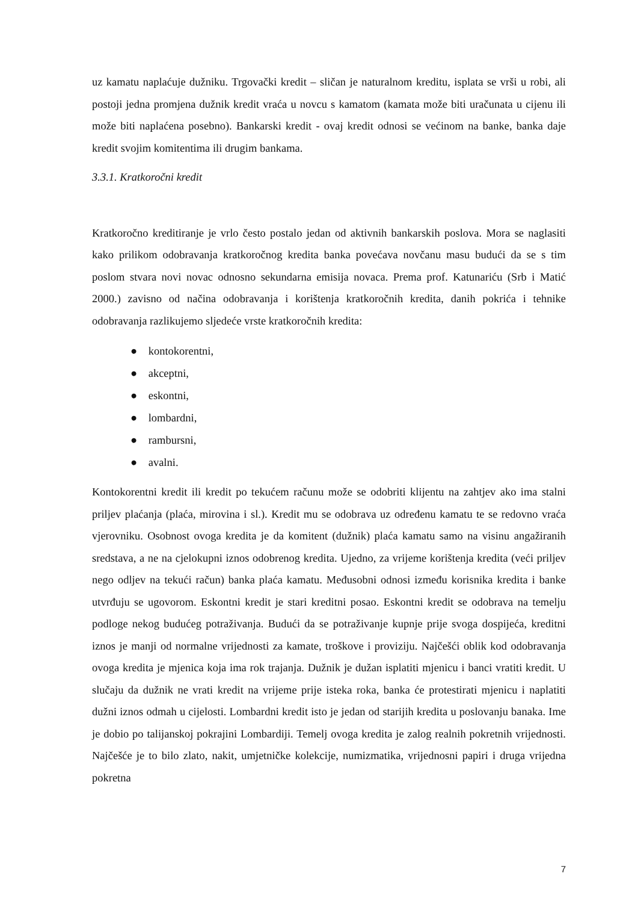uz kamatu naplaćuje dužniku. Trgovački kredit – sličan je naturalnom kreditu, isplata se vrši u robi, ali postoji jedna promjena dužnik kredit vraća u novcu s kamatom (kamata može biti uračunata u cijenu ili može biti naplaćena posebno). Bankarski kredit - ovaj kredit odnosi se većinom na banke, banka daje kredit svojim komitentima ili drugim bankama.
3.3.1. Kratkoročni kredit
Kratkoročno kreditiranje je vrlo često postalo jedan od aktivnih bankarskih poslova. Mora se naglasiti kako prilikom odobravanja kratkoročnog kredita banka povećava novčanu masu budući da se s tim poslom stvara novi novac odnosno sekundarna emisija novaca. Prema prof. Katunariću (Srb i Matić 2000.) zavisno od načina odobravanja i korištenja kratkoročnih kredita, danih pokrića i tehnike odobravanja razlikujemo sljedeće vrste kratkoročnih kredita:
● kontokorentni,
● akceptni,
● eskontni,
● lombardni,
● rambursni,
● avalni.
Kontokorentni kredit ili kredit po tekućem računu može se odobriti klijentu na zahtjev ako ima stalni priljev plaćanja (plaća, mirovina i sl.). Kredit mu se odobrava uz određenu kamatu te se redovno vraća vjerovniku. Osobnost ovoga kredita je da komitent (dužnik) plaća kamatu samo na visinu angažiranih sredstava, a ne na cjelokupni iznos odobrenog kredita. Ujedno, za vrijeme korištenja kredita (veći priljev nego odljev na tekući račun) banka plaća kamatu. Međusobni odnosi između korisnika kredita i banke utvrđuju se ugovorom. Eskontni kredit je stari kreditni posao. Eskontni kredit se odobrava na temelju podloge nekog budućeg potraživanja. Budući da se potraživanje kupnje prije svoga dospijeća, kreditni iznos je manji od normalne vrijednosti za kamate, troškove i proviziju. Najčešći oblik kod odobravanja ovoga kredita je mjenica koja ima rok trajanja. Dužnik je dužan isplatiti mjenicu i banci vratiti kredit. U slučaju da dužnik ne vrati kredit na vrijeme prije isteka roka, banka će protestirati mjenicu i naplatiti dužni iznos odmah u cijelosti. Lombardni kredit isto je jedan od starijih kredita u poslovanju banaka. Ime je dobio po talijanskoj pokrajini Lombardiji. Temelj ovoga kredita je zalog realnih pokretnih vrijednosti. Najčešće je to bilo zlato, nakit, umjetničke kolekcije, numizmatika, vrijednosni papiri i druga vrijedna pokretna
7